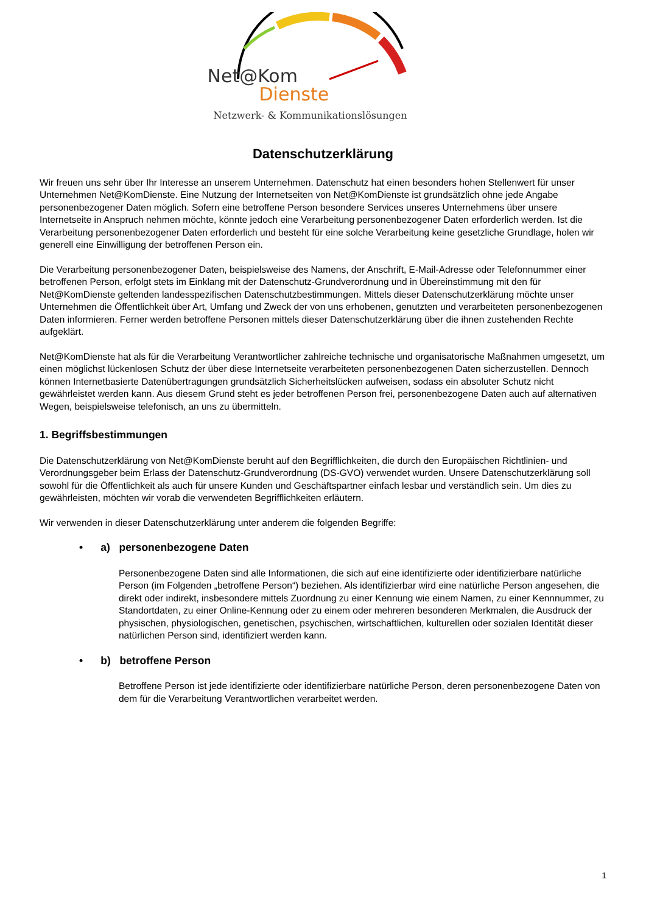Net@Kom
Dienste
Netzwerk- & Kommunikationslösungen
Datenschutzerklärung
Wir freuen uns sehr über Ihr Interesse an unserem Unternehmen. Datenschutz hat einen besonders hohen Stellenwert für unser Unternehmen Net@KomDienste. Eine Nutzung der Internetseiten von Net@KomDienste ist grundsätzlich ohne jede Angabe personenbezogener Daten möglich. Sofern eine betroffene Person besondere Services unseres Unternehmens über unsere Internetseite in Anspruch nehmen möchte, könnte jedoch eine Verarbeitung personenbezogener Daten erforderlich werden. Ist die Verarbeitung personenbezogener Daten erforderlich und besteht für eine solche Verarbeitung keine gesetzliche Grundlage, holen wir generell eine Einwilligung der betroffenen Person ein.
Die Verarbeitung personenbezogener Daten, beispielsweise des Namens, der Anschrift, E-Mail-Adresse oder Telefonnummer einer betroffenen Person, erfolgt stets im Einklang mit der Datenschutz-Grundverordnung und in Übereinstimmung mit den für Net@KomDienste geltenden landesspezifischen Datenschutzbestimmungen. Mittels dieser Datenschutzerklärung möchte unser Unternehmen die Öffentlichkeit über Art, Umfang und Zweck der von uns erhobenen, genutzten und verarbeiteten personenbezogenen Daten informieren. Ferner werden betroffene Personen mittels dieser Datenschutzerklärung über die ihnen zustehenden Rechte aufgeklärt.
Net@KomDienste hat als für die Verarbeitung Verantwortlicher zahlreiche technische und organisatorische Maßnahmen umgesetzt, um einen möglichst lückenlosen Schutz der über diese Internetseite verarbeiteten personenbezogenen Daten sicherzustellen. Dennoch können Internetbasierte Datenübertragungen grundsätzlich Sicherheitslücken aufweisen, sodass ein absoluter Schutz nicht gewährleistet werden kann. Aus diesem Grund steht es jeder betroffenen Person frei, personenbezogene Daten auch auf alternativen Wegen, beispielsweise telefonisch, an uns zu übermitteln.
1. Begriffsbestimmungen
Die Datenschutzerklärung von Net@KomDienste beruht auf den Begrifflichkeiten, die durch den Europäischen Richtlinien- und Verordnungsgeber beim Erlass der Datenschutz-Grundverordnung (DS-GVO) verwendet wurden. Unsere Datenschutzerklärung soll sowohl für die Öffentlichkeit als auch für unsere Kunden und Geschäftspartner einfach lesbar und verständlich sein. Um dies zu gewährleisten, möchten wir vorab die verwendeten Begrifflichkeiten erläutern.
Wir verwenden in dieser Datenschutzerklärung unter anderem die folgenden Begriffe:
• a) personenbezogene Daten
Personenbezogene Daten sind alle Informationen, die sich auf eine identifizierte oder identifizierbare natürliche Person (im Folgenden „betroffene Person“) beziehen. Als identifizierbar wird eine natürliche Person angesehen, die direkt oder indirekt, insbesondere mittels Zuordnung zu einer Kennung wie einem Namen, zu einer Kennnummer, zu Standortdaten, zu einer Online-Kennung oder zu einem oder mehreren besonderen Merkmalen, die Ausdruck der physischen, physiologischen, genetischen, psychischen, wirtschaftlichen, kulturellen oder sozialen Identität dieser natürlichen Person sind, identifiziert werden kann.
• b) betroffene Person
Betroffene Person ist jede identifizierte oder identifizierbare natürliche Person, deren personenbezogene Daten von dem für die Verarbeitung Verantwortlichen verarbeitet werden.
1